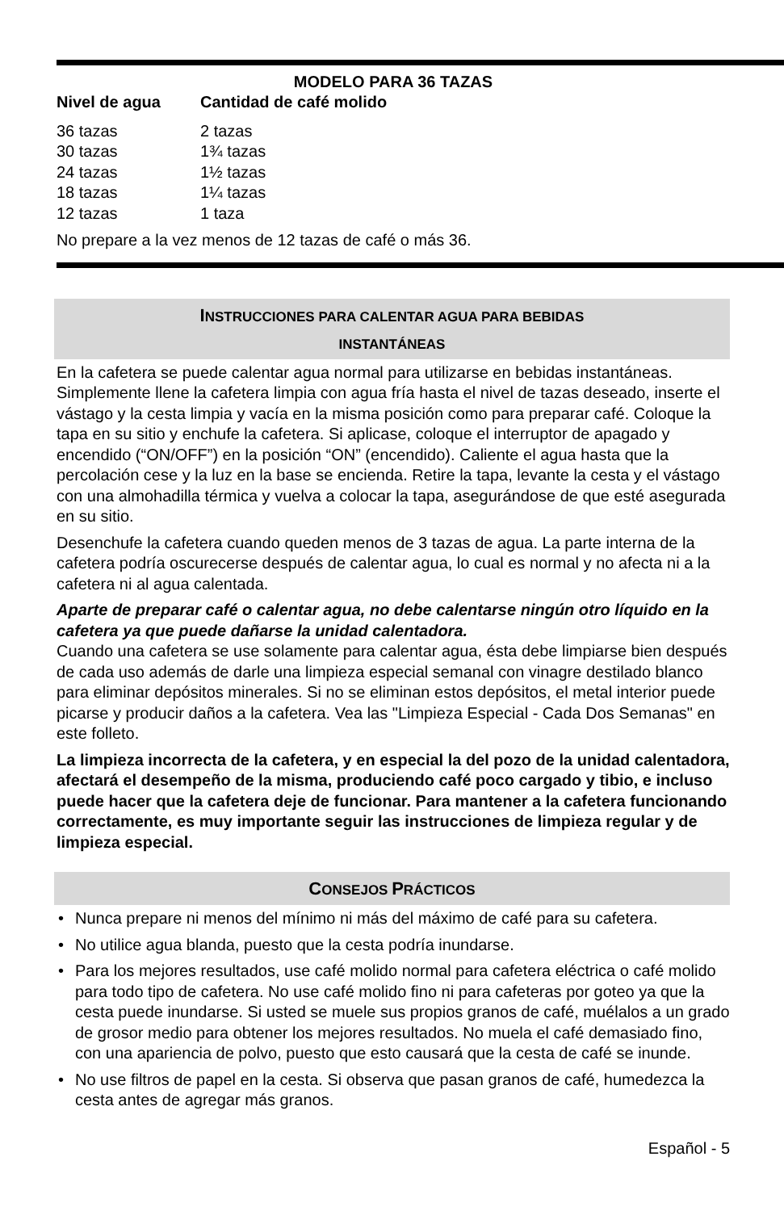MODELO PARA 36 TAZAS
| Nivel de agua | Cantidad de café molido |
| --- | --- |
| 36 tazas | 2 tazas |
| 30 tazas | 1¾ tazas |
| 24 tazas | 1½ tazas |
| 18 tazas | 1¼ tazas |
| 12 tazas | 1 taza |
No prepare a la vez menos de 12 tazas de café o más 36.
INSTRUCCIONES PARA CALENTAR AGUA PARA BEBIDAS
INSTANTÁNEAS
En la cafetera se puede calentar agua normal para utilizarse en bebidas instantáneas. Simplemente llene la cafetera limpia con agua fría hasta el nivel de tazas deseado, inserte el vástago y la cesta limpia y vacía en la misma posición como para preparar café. Coloque la tapa en su sitio y enchufe la cafetera. Si aplicase, coloque el interruptor de apagado y encendido (“ON/OFF”) en la posición “ON” (encendido). Caliente el agua hasta que la percolación cese y la luz en la base se encienda. Retire la tapa, levante la cesta y el vástago con una almohadilla térmica y vuelva a colocar la tapa, asegurándose de que esté asegurada en su sitio.
Desenchufe la cafetera cuando queden menos de 3 tazas de agua. La parte interna de la cafetera podría oscurecerse después de calentar agua, lo cual es normal y no afecta ni a la cafetera ni al agua calentada.
Aparte de preparar café o calentar agua, no debe calentarse ningún otro líquido en la cafetera ya que puede dañarse la unidad calentadora.
Cuando una cafetera se use solamente para calentar agua, ésta debe limpiarse bien después de cada uso además de darle una limpieza especial semanal con vinagre destilado blanco para eliminar depósitos minerales. Si no se eliminan estos depósitos, el metal interior puede picarse y producir daños a la cafetera. Vea las "Limpieza Especial - Cada Dos Semanas" en este folleto.
La limpieza incorrecta de la cafetera, y en especial la del pozo de la unidad calentadora, afectará el desempeño de la misma, produciendo café poco cargado y tibio, e incluso puede hacer que la cafetera deje de funcionar. Para mantener a la cafetera funcionando correctamente, es muy importante seguir las instrucciones de limpieza regular y de limpieza especial.
CONSEJOS PRÁCTICOS
• Nunca prepare ni menos del mínimo ni más del máximo de café para su cafetera.
• No utilice agua blanda, puesto que la cesta podría inundarse.
• Para los mejores resultados, use café molido normal para cafetera eléctrica o café molido para todo tipo de cafetera. No use café molido fino ni para cafeteras por goteo ya que la cesta puede inundarse. Si usted se muele sus propios granos de café, muélalos a un grado de grosor medio para obtener los mejores resultados. No muela el café demasiado fino, con una apariencia de polvo, puesto que esto causará que la cesta de café se inunde.
• No use filtros de papel en la cesta. Si observa que pasan granos de café, humedezca la cesta antes de agregar más granos.
Español - 5